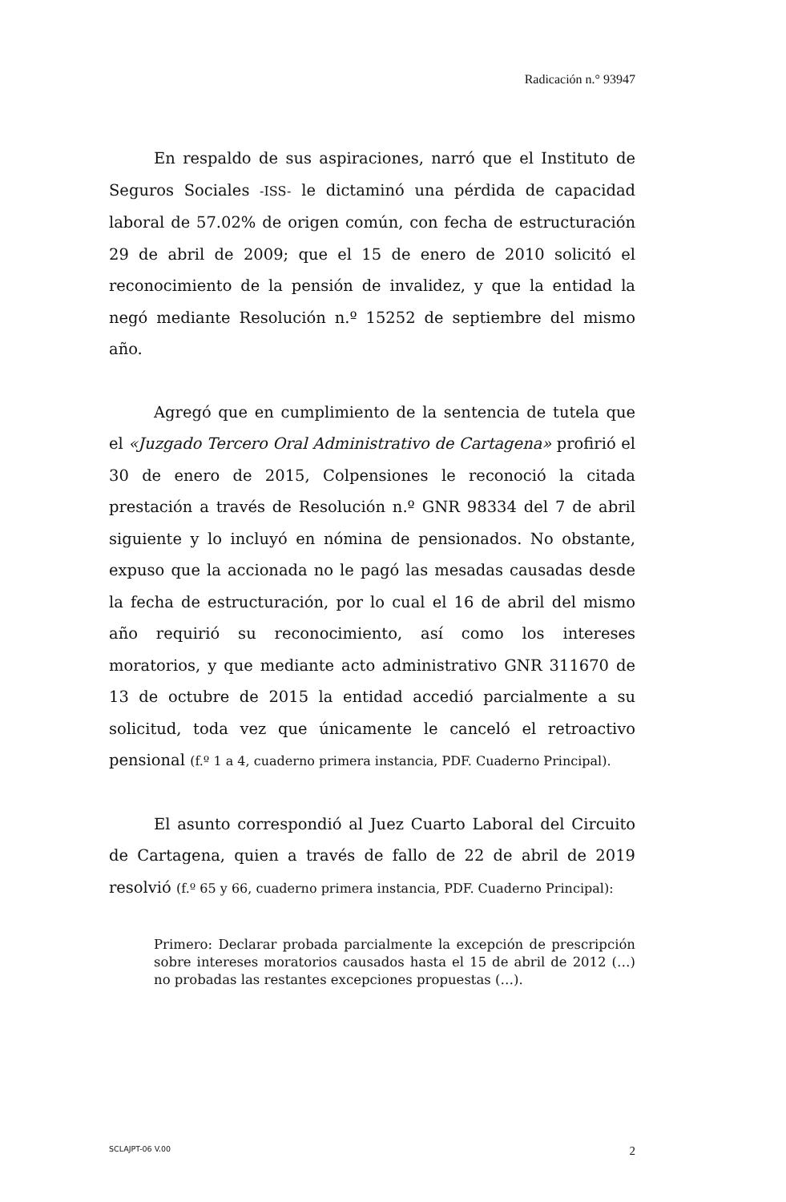Radicación n.° 93947
En respaldo de sus aspiraciones, narró que el Instituto de Seguros Sociales -ISS- le dictaminó una pérdida de capacidad laboral de 57.02% de origen común, con fecha de estructuración 29 de abril de 2009; que el 15 de enero de 2010 solicitó el reconocimiento de la pensión de invalidez, y que la entidad la negó mediante Resolución n.º 15252 de septiembre del mismo año.
Agregó que en cumplimiento de la sentencia de tutela que el «Juzgado Tercero Oral Administrativo de Cartagena» profirió el 30 de enero de 2015, Colpensiones le reconoció la citada prestación a través de Resolución n.º GNR 98334 del 7 de abril siguiente y lo incluyó en nómina de pensionados. No obstante, expuso que la accionada no le pagó las mesadas causadas desde la fecha de estructuración, por lo cual el 16 de abril del mismo año requirió su reconocimiento, así como los intereses moratorios, y que mediante acto administrativo GNR 311670 de 13 de octubre de 2015 la entidad accedió parcialmente a su solicitud, toda vez que únicamente le canceló el retroactivo pensional (f.º 1 a 4, cuaderno primera instancia, PDF. Cuaderno Principal).
El asunto correspondió al Juez Cuarto Laboral del Circuito de Cartagena, quien a través de fallo de 22 de abril de 2019 resolvió (f.º 65 y 66, cuaderno primera instancia, PDF. Cuaderno Principal):
Primero: Declarar probada parcialmente la excepción de prescripción sobre intereses moratorios causados hasta el 15 de abril de 2012 (…) no probadas las restantes excepciones propuestas (…).
SCLAJPT-06 V.00 2